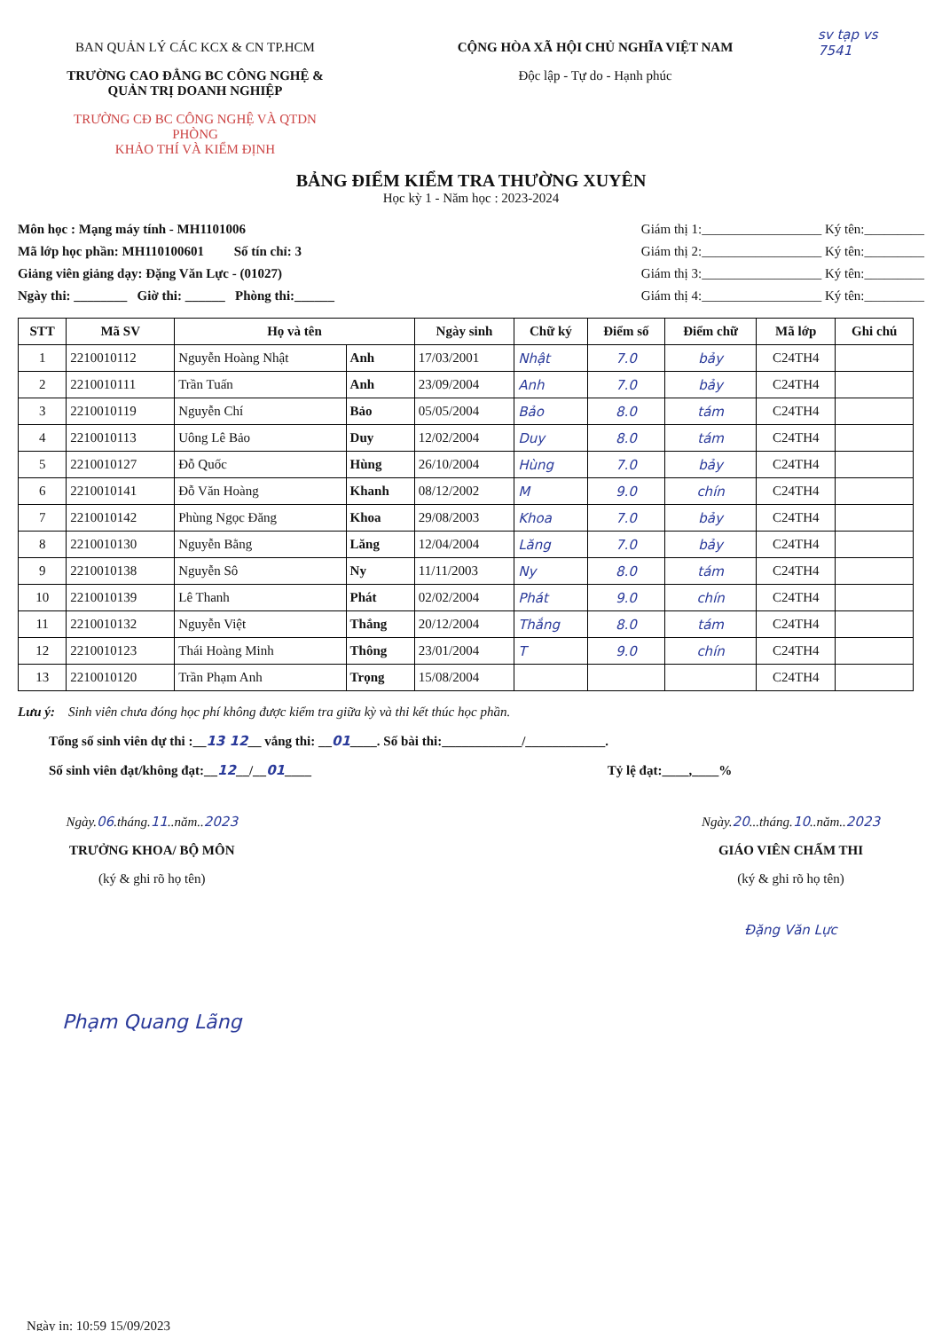BAN QUẢN LÝ CÁC KCX & CN TP.HCM
TRƯỜNG CAO ĐẲNG BC CÔNG NGHỆ &
QUẢN TRỊ DOANH NGHIỆP
TRƯỜNG CĐ BC CÔNG NGHỆ VÀ QTDN
PHÒNG
KHẢO THÍ VÀ KIỂM ĐỊNH
CỘNG HÒA XÃ HỘI CHỦ NGHĨA VIỆT NAM
Độc lập - Tự do - Hạnh phúc
sv tạp vs
7541
BẢNG ĐIỂM KIỂM TRA THƯỜNG XUYÊN
Học kỳ 1 - Năm học : 2023-2024
Môn học : Mạng máy tính - MH1101006
Mã lớp học phần: MH110100601 Số tín chỉ: 3
Giảng viên giảng dạy: Đặng Văn Lực - (01027)
Ngày thi: ________ Giờ thi: ______ Phòng thi:______
Giám thị 1:__________________ Ký tên:_________
Giám thị 2:__________________ Ký tên:_________
Giám thị 3:__________________ Ký tên:_________
Giám thị 4:__________________ Ký tên:_________
| STT | Mã SV | Họ và tên | | Ngày sinh | Chữ ký | Điểm số | Điểm chữ | Mã lớp | Ghi chú |
| --- | --- | --- | --- | --- | --- | --- | --- | --- | --- |
| 1 | 2210010112 | Nguyễn Hoàng Nhật | Anh | 17/03/2001 | Nhật | 7.0 | bảy | C24TH4 | |
| 2 | 2210010111 | Trần Tuấn | Anh | 23/09/2004 | Anh | 7.0 | bảy | C24TH4 | |
| 3 | 2210010119 | Nguyễn Chí | Bảo | 05/05/2004 | Bảo | 8.0 | tám | C24TH4 | |
| 4 | 2210010113 | Uông Lê Bảo | Duy | 12/02/2004 | Duy | 8.0 | tám | C24TH4 | |
| 5 | 2210010127 | Đỗ Quốc | Hùng | 26/10/2004 | Hùng | 7.0 | bảy | C24TH4 | |
| 6 | 2210010141 | Đỗ Văn Hoàng | Khanh | 08/12/2002 | M | 9.0 | chín | C24TH4 | |
| 7 | 2210010142 | Phùng Ngọc Đăng | Khoa | 29/08/2003 | Khoa | 7.0 | bảy | C24TH4 | |
| 8 | 2210010130 | Nguyễn Bằng | Lăng | 12/04/2004 | Lăng | 7.0 | bảy | C24TH4 | |
| 9 | 2210010138 | Nguyễn Sô | Ny | 11/11/2003 | Ny | 8.0 | tám | C24TH4 | |
| 10 | 2210010139 | Lê Thanh | Phát | 02/02/2004 | Phát | 9.0 | chín | C24TH4 | |
| 11 | 2210010132 | Nguyễn Việt | Thắng | 20/12/2004 | Thắng | 8.0 | tám | C24TH4 | |
| 12 | 2210010123 | Thái Hoàng Minh | Thông | 23/01/2004 | T | 9.0 | chín | C24TH4 | |
| 13 | 2210010120 | Trần Phạm Anh | Trọng | 15/08/2004 | | | | C24TH4 | |
Lưu ý: Sinh viên chưa đóng học phí không được kiểm tra giữa kỳ và thi kết thúc học phần.
Tổng số sinh viên dự thi :__13 12__ vắng thi: __01____. Số bài thi:____________/____________.
Số sinh viên đạt/không đạt:__12__/__01____ Tỷ lệ đạt:____,____%
Ngày.06.tháng.11..năm..2023
TRƯỞNG KHOA/ BỘ MÔN
(ký & ghi rõ họ tên)
Phạm Quang Lãng
Ngày.20...tháng.10..năm..2023
GIÁO VIÊN CHẤM THI
(ký & ghi rõ họ tên)
Đặng Văn Lực
Ngày in: 10:59 15/09/2023